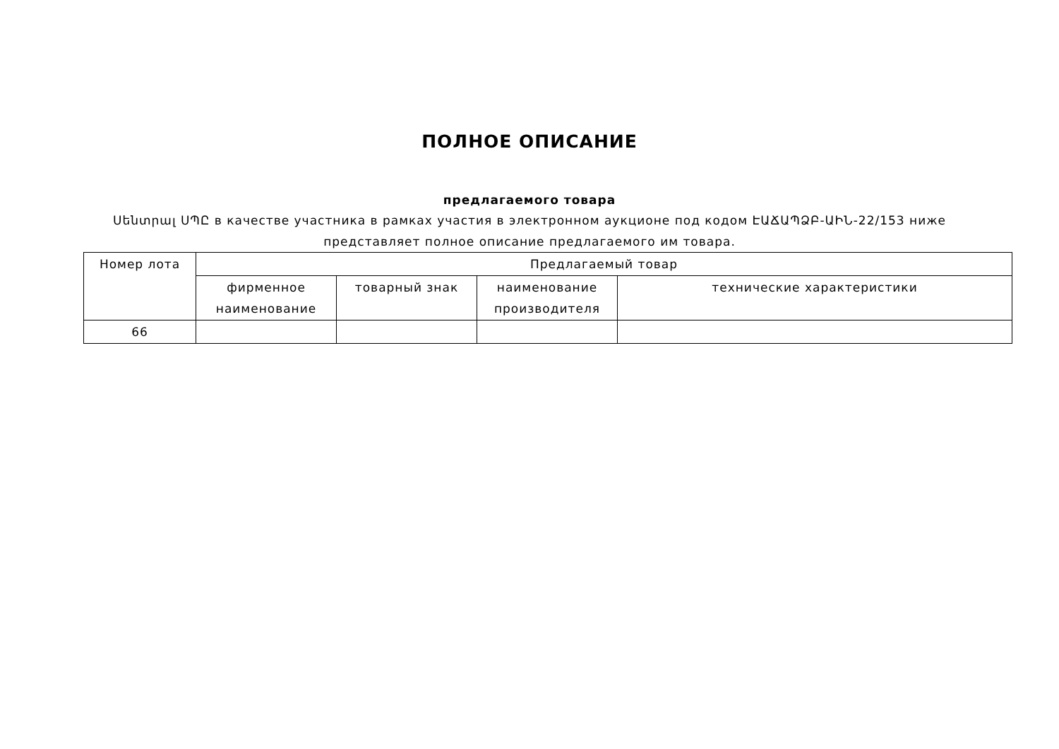ПОЛНОЕ ОПИСАНИЕ
предлагаемого товара
Սենտրալ ՍՊԸ в качестве участника в рамках участия в электронном аукционе под кодом ԷԱՃԱՊՁԲ-ԱԻՆ-22/153 ниже
представляет полное описание предлагаемого им товара.
| Номер лота | Предлагаемый товар | | | |
| --- | --- | --- | --- | --- |
| | фирменное наименование | товарный знак | наименование производителя | технические характеристики |
| 66 | | | | |